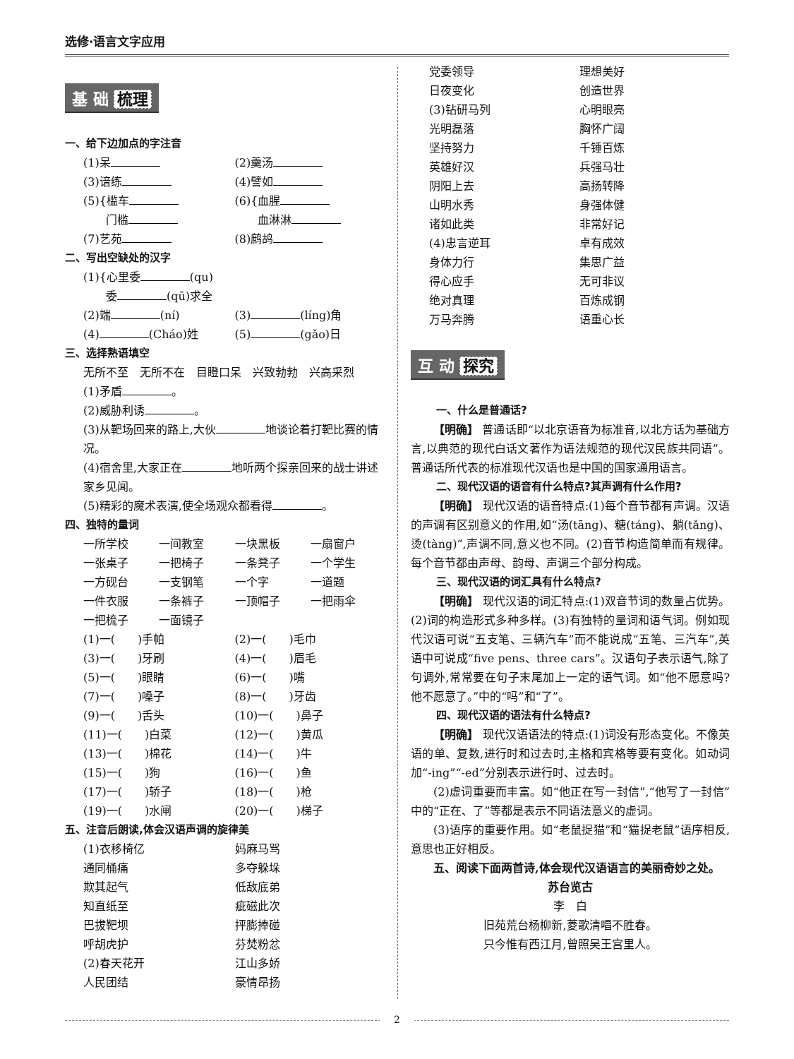选修·语言文字应用
基 础 梳理
一、给下边加点的字注音
(1)呆
(2)羹汤
(3)谙练
(4)譬如
(5){槛车
　　门槛
(6){血腥
　　血淋淋
(7)艺苑
(8)鹧鸪
二、写出空缺处的汉字
(1){心里委 (qu)
　　委 (qū)求全
(2)端 (ní)
(3) (líng)角
(4) (Cháo)姓
(5) (gǎo)日
三、选择熟语填空
无所不至　无所不在　目瞪口呆　兴致勃勃　兴高采烈
(1)矛盾 。
(2)威胁利诱 。
(3)从靶场回来的路上,大伙 地谈论着打靶比赛的情况。
(4)宿舍里,大家正在 地听两个探亲回来的战士讲述家乡见闻。
(5)精彩的魔术表演,使全场观众都看得 。
四、独特的量词
一所学校
一间教室
一块黑板
一扇窗户
一张桌子
一把椅子
一条凳子
一个学生
一方砚台
一支钢笔
一个字
一道题
一件衣服
一条裤子
一顶帽子
一把雨伞
一把梳子
一面镜子
(1)一(　　)手帕
(2)一(　　)毛巾
(3)一(　　)牙刷
(4)一(　　)眉毛
(5)一(　　)眼睛
(6)一(　　)嘴
(7)一(　　)嗓子
(8)一(　　)牙齿
(9)一(　　)舌头
(10)一(　　)鼻子
(11)一(　　)白菜
(12)一(　　)黄瓜
(13)一(　　)棉花
(14)一(　　)牛
(15)一(　　)狗
(16)一(　　)鱼
(17)一(　　)轿子
(18)一(　　)枪
(19)一(　　)水闸
(20)一(　　)梯子
五、注音后朗读,体会汉语声调的旋律美
(1)衣移椅亿
妈麻马骂
通同桶痛
多夺躲垛
欺其起气
低敌底弟
知直纸至
疵磁此次
巴拔靶坝
抨膨捧碰
呼胡虎护
芬焚粉忿
(2)春天花开
江山多娇
人民团结
豪情昂扬
党委领导
理想美好
日夜变化
创造世界
(3)钻研马列
心明眼亮
光明磊落
胸怀广阔
坚持努力
千锤百炼
英雄好汉
兵强马壮
阴阳上去
高扬转降
山明水秀
身强体健
诸如此类
非常好记
(4)忠言逆耳
卓有成效
身体力行
集思广益
得心应手
无可非议
绝对真理
百炼成钢
万马奔腾
语重心长
互 动 探究
一、什么是普通话?
【明确】 普通话即“以北京语音为标准音,以北方话为基础方言,以典范的现代白话文著作为语法规范的现代汉民族共同语”。普通话所代表的标准现代汉语也是中国的国家通用语言。
二、现代汉语的语音有什么特点?其声调有什么作用?
【明确】 现代汉语的语音特点:(1)每个音节都有声调。汉语的声调有区别意义的作用,如“汤(tāng)、糖(táng)、躺(tǎng)、烫(tàng)”,声调不同,意义也不同。(2)音节构造简单而有规律。每个音节都由声母、韵母、声调三个部分构成。
三、现代汉语的词汇具有什么特点?
【明确】 现代汉语的词汇特点:(1)双音节词的数量占优势。(2)词的构造形式多种多样。(3)有独特的量词和语气词。例如现代汉语可说“五支笔、三辆汽车”而不能说成“五笔、三汽车”,英语中可说成“five pens、three cars”。汉语句子表示语气,除了句调外,常常要在句子末尾加上一定的语气词。如“他不愿意吗?他不愿意了。”中的“吗”和“了”。
四、现代汉语的语法有什么特点?
【明确】 现代汉语语法的特点:(1)词没有形态变化。不像英语的单、复数,进行时和过去时,主格和宾格等要有变化。如动词加“-ing”“-ed”分别表示进行时、过去时。
(2)虚词重要而丰富。如“他正在写一封信”,“他写了一封信”中的“正在、了”等都是表示不同语法意义的虚词。
(3)语序的重要作用。如“老鼠捉猫”和“猫捉老鼠”语序相反,意思也正好相反。
五、阅读下面两首诗,体会现代汉语语言的美丽奇妙之处。
苏台览古
李　白
旧苑荒台杨柳新,菱歌清唱不胜春。
只今惟有西江月,曾照吴王宫里人。
2